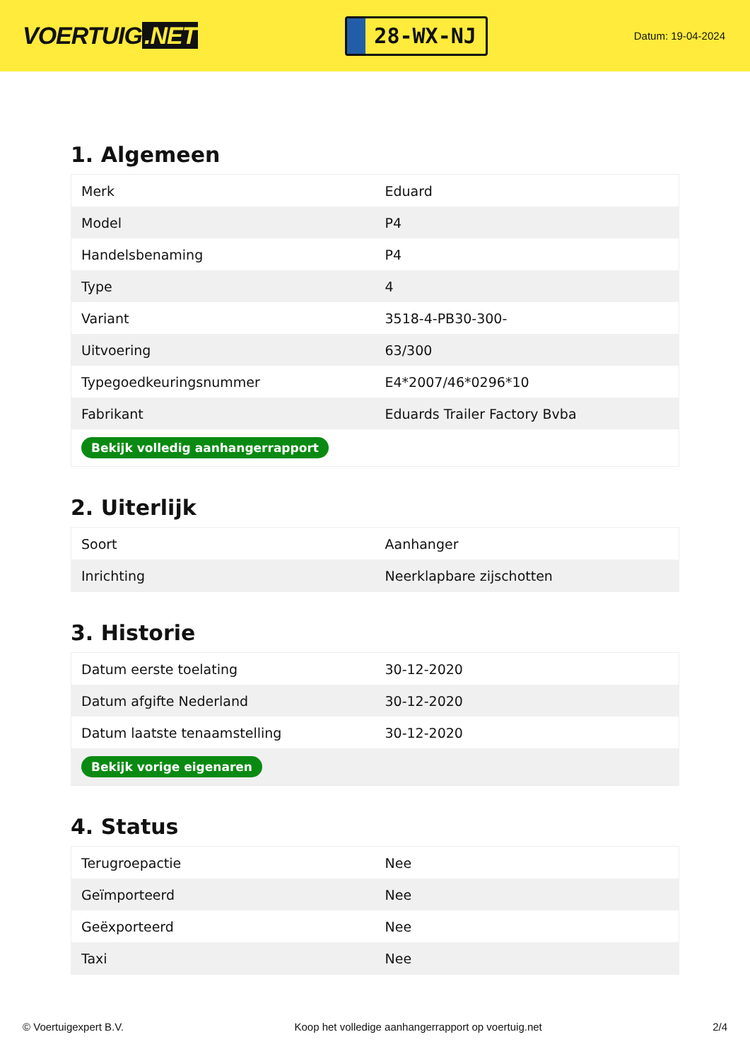VOERTUIG.NET
28-WX-NJ
Datum: 19-04-2024
1. Algemeen
| Merk | Eduard |
| Model | P4 |
| Handelsbenaming | P4 |
| Type | 4 |
| Variant | 3518-4-PB30-300- |
| Uitvoering | 63/300 |
| Typegoedkeuringsnummer | E4*2007/46*0296*10 |
| Fabrikant | Eduards Trailer Factory Bvba |
| Bekijk volledig aanhangerrapport | |
2. Uiterlijk
| Soort | Aanhanger |
| Inrichting | Neerklapbare zijschotten |
3. Historie
| Datum eerste toelating | 30-12-2020 |
| Datum afgifte Nederland | 30-12-2020 |
| Datum laatste tenaamstelling | 30-12-2020 |
| Bekijk vorige eigenaren | |
4. Status
| Terugroepactie | Nee |
| Geïmporteerd | Nee |
| Geëxporteerd | Nee |
| Taxi | Nee |
© Voertuigexpert B.V. Koop het volledige aanhangerrapport op voertuig.net 2/4